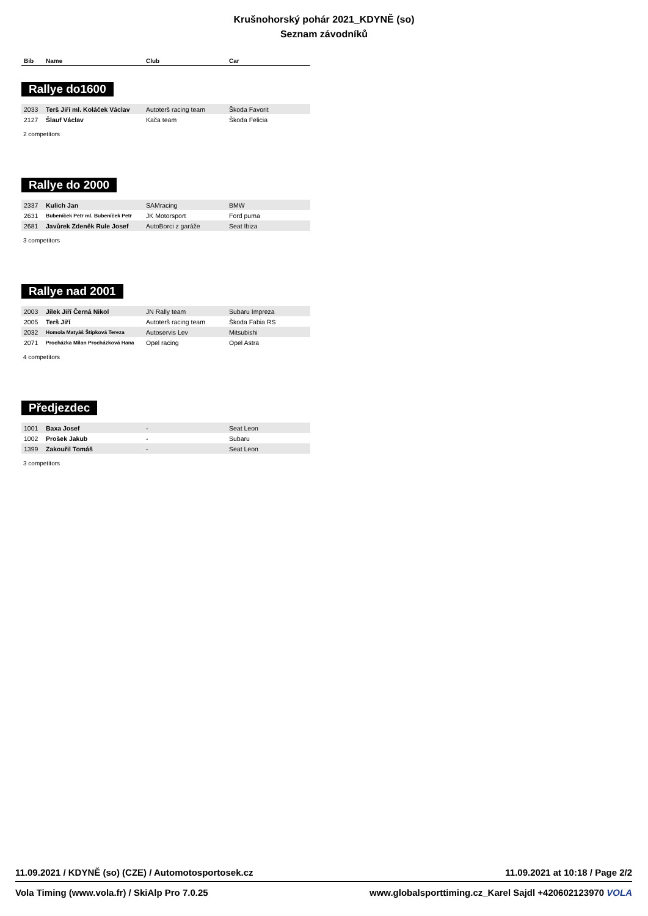Krušnohorský pohár 2021_KDYNĚ (so)
Seznam závodníků
| Bib | Name | Club | Car |
| --- | --- | --- | --- |
Rallye do1600
| 2033 | Terš Jiří ml. Koláček Václav | Autoterš racing team | Škoda Favorit |
| 2127 | Šlauf Václav | Kača team | Škoda Felicia |
2 competitors
Rallye do 2000
| 2337 | Kulich Jan | SAMracing | BMW |
| 2631 | Bubeníček Petr ml. Bubeníček Petr | JK Motorsport | Ford puma |
| 2681 | Javůrek Zdeněk Rule Josef | AutoBorci z garáže | Seat Ibiza |
3 competitors
Rallye nad 2001
| 2003 | Jílek Jiří Černá Nikol | JN Rally team | Subaru Impreza |
| 2005 | Terš Jiří | Autoterš racing team | Škoda Fabia RS |
| 2032 | Homola Matyáš Štípková Tereza | Autoservis Lev | Mitsubishi |
| 2071 | Procházka Milan Procházková Hana | Opel racing | Opel Astra |
4 competitors
Předjezdec
| 1001 | Baxa Josef | - | Seat Leon |
| 1002 | Prošek Jakub | - | Subaru |
| 1399 | Zakouřil Tomáš | - | Seat Leon |
3 competitors
11.09.2021 / KDYNĚ (so) (CZE) / Automotosportosek.cz 11.09.2021 at 10:18 / Page 2/2
Vola Timing (www.vola.fr) / SkiAlp Pro 7.0.25 www.globalsporttiming.cz_Karel Sajdl +420602123970 VOLA